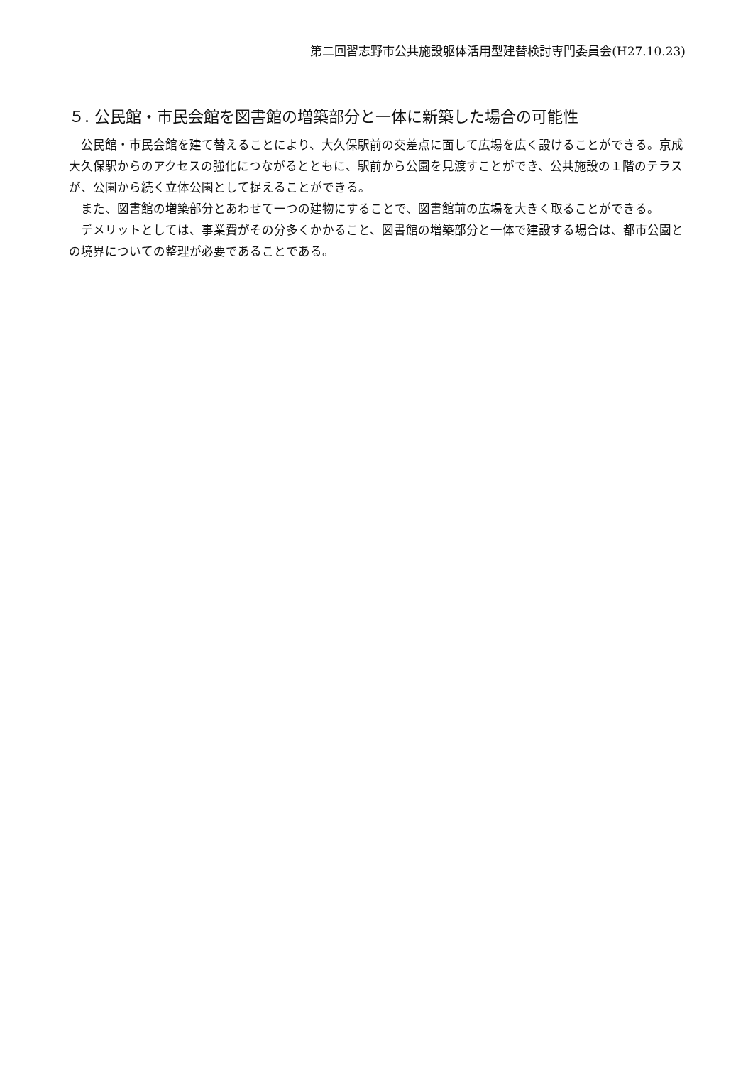第二回習志野市公共施設躯体活用型建替検討専門委員会(H27.10.23)
５. 公民館・市民会館を図書館の増築部分と一体に新築した場合の可能性
公民館・市民会館を建て替えることにより、大久保駅前の交差点に面して広場を広く設けることができる。京成大久保駅からのアクセスの強化につながるとともに、駅前から公園を見渡すことができ、公共施設の１階のテラスが、公園から続く立体公園として捉えることができる。
また、図書館の増築部分とあわせて一つの建物にすることで、図書館前の広場を大きく取ることができる。
デメリットとしては、事業費がその分多くかかること、図書館の増築部分と一体で建設する場合は、都市公園との境界についての整理が必要であることである。